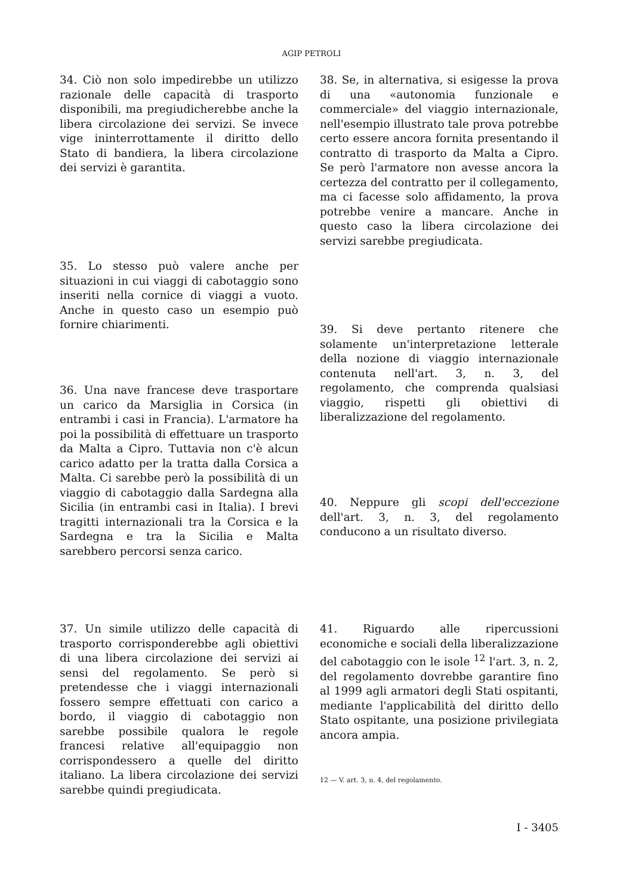AGIP PETROLI
34. Ciò non solo impedirebbe un utilizzo razionale delle capacità di trasporto disponibili, ma pregiudicherebbe anche la libera circolazione dei servizi. Se invece vige ininterrottamente il diritto dello Stato di bandiera, la libera circolazione dei servizi è garantita.
35. Lo stesso può valere anche per situazioni in cui viaggi di cabotaggio sono inseriti nella cornice di viaggi a vuoto. Anche in questo caso un esempio può fornire chiarimenti.
36. Una nave francese deve trasportare un carico da Marsiglia in Corsica (in entrambi i casi in Francia). L'armatore ha poi la possibilità di effettuare un trasporto da Malta a Cipro. Tuttavia non c'è alcun carico adatto per la tratta dalla Corsica a Malta. Ci sarebbe però la possibilità di un viaggio di cabotaggio dalla Sardegna alla Sicilia (in entrambi casi in Italia). I brevi tragitti internazionali tra la Corsica e la Sardegna e tra la Sicilia e Malta sarebbero percorsi senza carico.
37. Un simile utilizzo delle capacità di trasporto corrisponderebbe agli obiettivi di una libera circolazione dei servizi ai sensi del regolamento. Se però si pretendesse che i viaggi internazionali fossero sempre effettuati con carico a bordo, il viaggio di cabotaggio non sarebbe possibile qualora le regole francesi relative all'equipaggio non corrispondessero a quelle del diritto italiano. La libera circolazione dei servizi sarebbe quindi pregiudicata.
38. Se, in alternativa, si esigesse la prova di una «autonomia funzionale e commerciale» del viaggio internazionale, nell'esempio illustrato tale prova potrebbe certo essere ancora fornita presentando il contratto di trasporto da Malta a Cipro. Se però l'armatore non avesse ancora la certezza del contratto per il collegamento, ma ci facesse solo affidamento, la prova potrebbe venire a mancare. Anche in questo caso la libera circolazione dei servizi sarebbe pregiudicata.
39. Si deve pertanto ritenere che solamente un'interpretazione letterale della nozione di viaggio internazionale contenuta nell'art. 3, n. 3, del regolamento, che comprenda qualsiasi viaggio, rispetti gli obiettivi di liberalizzazione del regolamento.
40. Neppure gli scopi dell'eccezione dell'art. 3, n. 3, del regolamento conducono a un risultato diverso.
41. Riguardo alle ripercussioni economiche e sociali della liberalizzazione del cabotaggio con le isole <sup>12</sup> l'art. 3, n. 2, del regolamento dovrebbe garantire fino al 1999 agli armatori degli Stati ospitanti, mediante l'applicabilità del diritto dello Stato ospitante, una posizione privilegiata ancora ampia.
12 — V. art. 3, n. 4, del regolamento.
I - 3405